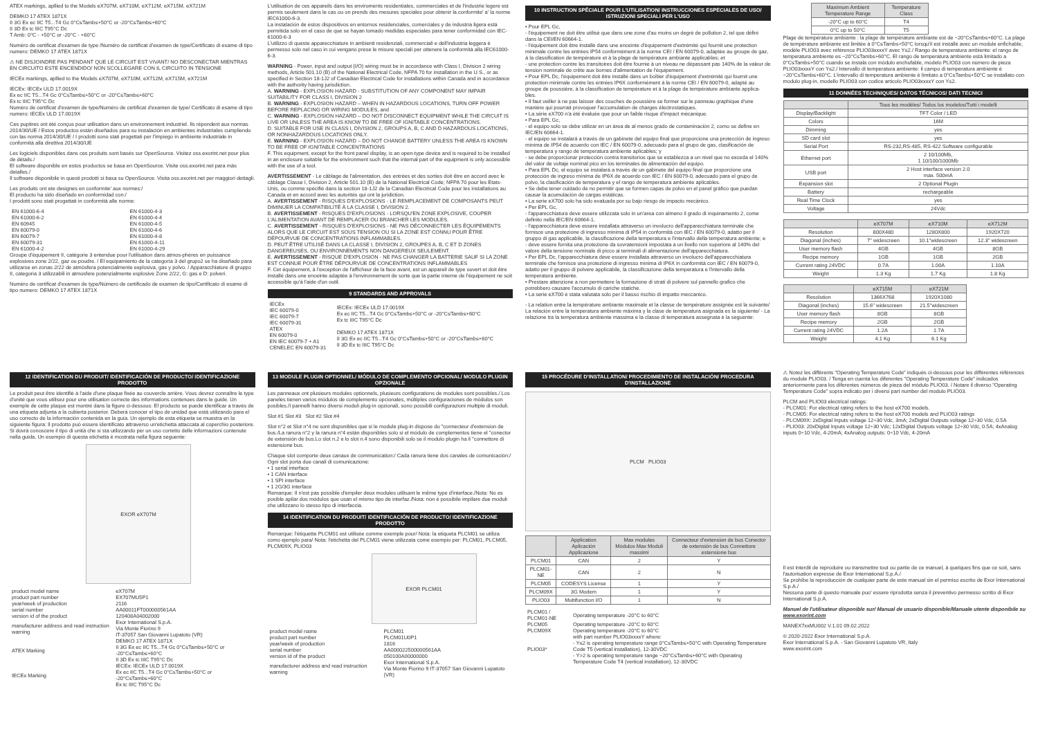ATEX markings, apllied to the Models eX707M, eX710M, eX712M, eX715M, eX721M
DEMKO 17 ATEX 1871X
II 3G Ex ec IIC T5...T4 Gc 0°C≤Tamb≤+50°C or -20°C≤Tamb≤+60°C
II 3D Ex tc IIIC T95°C Dc
T Amb: 0°C - +50°C or -20°C - +60°C
Numéro de certificat d'examen de type /Numéro de certificat d'examen de type/Certificato di esame di tipo numero: DEMKO 17 ATEX 1871X
⚠ NE DISJOINDRE PAS PENDANT QUE LE CIRCUIT EST VIVANT/ NO DESCONECTAR MIENTRAS EN CIRCUITO ESTE ENCENDIDO/ NON SCOLLEGARE CON IL CIRCUITO IN TENSIONE
IECEx markings, apllied to the Models eX707M, eX710M, eX712M, eX715M, eX721M
IECEx: IECEx ULD 17.0019X
Ex ec IIC T5...T4 Gc 0°C≤Tamb≤+50°C or -20°C≤Tamb≤+60°C
Ex tc IIIC T95°C Dc
Numéro de certificat d'examen de type/Numéro de certificat d'examen de type/ Certificato di esame di tipo numero: IECEx ULD 17.0019X
Ces pupitres ont été conçus pour utilisation dans un environnement industriel. Ils répondent aux normas 2014/30/UE / Estos productos están diseñados para su instalación en ambientes industriales cumpliendo con las norma 2014/30/UE / I prodotti sono stati progettati per l'impiego in ambiente industriale in conformità alla direttiva 2014/30/UE
Les logiciels disponibles dans ces produits sont basés sur OpenSource. Visitez oss.exorint.net pour plus de détails./
El software disponible en estos productos se basa en OpenSource. Visite oss.exorint.net para más detalles./
Il software disponibile in questi prodotti si basa su OpenSource. Visita oss.exorint.net per maggiori dettagli.
Les produits ont ete designes en conformite' aux normes:/
El producto ha sido diseñado en conformidad con:/
I prodotti sono stati progettati in conformità alle norme:
| EN 61000-6-4 | EN 61000-4-3 |
| EN 61000-6-2 | EN 61000-4-4 |
| EN 60945 | EN 61000-4-5 |
| EN 60079-0 | EN 61000-4-6 |
| EN 60079-7 | EN 61000-4-8 |
| EN 60079-31 | EN 61000-4-11 |
| EN 61000-4-2 | EN 61000-4-29 |
Groupe d'équipement II, catégorie 3 entendue pour l'utilisation dans atmos-phères en puissance explosives zone 2/22, gaz ou poudre. / El equipamiento de la categoría 3 del grupo2 se ha diseñado para utilizarse en zonas 2/22 de atmósfera potencialmente explosiva, gas y polvo. / Apparacchiature di gruppo II, categoria 3 utilizzabili in atmosfere potenzialmente esplosive Zone 2/22, G: gas e D: polveri.
Numéro de certificat d'examen de type/Número de certificado de examen de tipo/Certificato di esame di tipo numero: DEMKO 17 ATEX 1871X
L'utilisation de ces appareils dans les enviroments residentiales, commerciales et de l'industrie legere est permis seulement dans le cas ou on prends des mesures speciales pour obtenir la conformite' a' la norme IEC61000-6-3.
La instalación de estos dispositivos en entornos residenciales, comerciales y de industria ligera está permitida solo en el caso de que se hayan tomado medidas especiales para tener conformidad con IEC-61000-6-3
L'utilizzo di queste apparecchiature in ambienti residenziali, commerciali e dell'industria leggera è permesso solo nel caso in cui vengano prese le misure speciali per ottenere la conformità alla IEC61000-6-3.
WARNING - Power, input and output (I/O) wiring must be in accordance with Class I, Division 2 wiring methods, Article 501.10 (B) of the National Electrical Code, NFPA 70 for installation in the U.S., or as specified in Section 18-1J2 of Canadian Electrical Code for installations within Canada and in accordance with the authority having jurisdiction.
A. WARNING - EXPLOSION HAZARD - SUBSTITUTION OF ANY COMPONENT MAY IMPAIR SUITABILITY FOR CLASS I, DIVISION 2
B. WARNING - EXPLOSION HAZARD – WHEN IN HAZARDOUS LOCATIONS, TURN OFF POWER BEFORE REPLACING OR WIRING MODULES, and
C. WARNING - EXPLOSION HAZARD – DO NOT DISCONNECT EQUIPMENT WHILE THE CIRCUIT IS LIVE OR UNLESS THE AREA IS KNOW TO BE FREE OF IGNITABLE CONCENTRATIONS.
D. SUITABLE FOR USE IN CLASS I, DIVISION 2, GROUPS A, B, C AND D HAZARDOUS LOCATIONS, OR NONHAZARDOUS LOCATIONS ONLY.
E. WARNING - EXPLOSION HAZARD – DO NOT CHANGE BATTERY UNLESS THE AREA IS KNOWN TO BE FREE OF IGNITABLE CONCENTRATIONS
F. This equipment, except for the front panel display, is an open-type device and is required to be installed in an enclosure suitable for the environment such that the internal part of the equipment is only accessible with the use of a tool.
AVERTISSEMENT - Le câblage de l'alimentation, des entrées et des sorties doit être en accord avec le câblage Classe I, Division 2, Article 501.10 (B) de la National Electrical Code; NFPA 70 pour les Etats-Unis, ou comme spécifié dans la section 18-1J2 de la Canadian Electrical Code pour les installations au Canada et en accord avec les autorités qui ont la juridiction.
A. AVERTISSEMENT - RISQUES D'EXPLOSIONS - LE REMPLACEMENT DE COMPOSANTS PEUT DIMINUER LA COMPATIBILITÉ À LA CLASSE I, DIVISION 2.
B. AVERTISSEMENT - RISQUES D'EXPLOSIONS - LORSQU'EN ZONE EXPLOSIVE, COUPER L'ALIMENTATION AVANT DE REMPLACER OU BRANCHER LES MODULES.
C. AVERTISSEMENT - RISQUES D'EXPLOSIONS - NE PAS DÉCONNECTER LES ÉQUIPEMENTS ALORS QUE LE CIRCUIT EST SOUS TENSION OU SI LA ZONE EST CONNU POUR ÊTRE DÉPOURVUE DE CONCENTRATIONS INFLAMMABLES.
D. PEUT ÊTRE UTILISÉ DANS LA CLASSE I, DIVISION 2, GROUPES A, B, C ET D ZONES DANGEREUSES, OU ENVIRONNEMENTS NON DANGEREUX SEULEMENT.
E. AVERTISSEMENT - RISQUE D'EXPLOSION - NE PAS CHANGER LA BATTERIE SAUF SI LA ZONE EST CONNUE POUR ÊTRE DÉPOURVUE DE CONCENTRATIONS INFLAMMABLES
F. Cet équipement, à l'exception de l'afficheur de la face avant, est un appareil de type ouvert et doit être installé dans une enceinte adaptée à l'environnement de sorte que la partie interne de l'équipement ne soit accessible qu'à l'aide d'un outil.
9 STANDARDS AND APPROVALS
| IECEx IEC 60079-0 IEC 60079-7 IEC 60079-31 | IECEx: IECEx ULD 17.0019X Ex ec IIC T5...T4 Gc 0°C≤Tamb≤+50°C or -20°C≤Tamb≤+60°C Ex tc IIIC T95°C Dc |
| ATEX EN 60079-0 EN IEC 60079-7 + A1 CENELEC EN 60079-31 | DEMKO 17 ATEX 1871X II 3G Ex ec IIC T5...T4 Gc 0°C≤Tamb≤+50°C or -20°C≤Tamb≤+60°C II 3D Ex tc IIIC T95°C Dc |
10 INSTRUCTION SPÉCIALE POUR L'UTILISATION/ INSTRUCCIONES ESPECIALES DE USO/ ISTRUZIONI SPECIALI PER L'USO
• Pour EPL Gc,
- l'équipement ne doit être utilisé que dans une zone d'au moins un degré de pollution 2, tel que défini dans la CEI/EN 60664-1.
- l'équipement doit être installé dans une enceinte d'équipement d'extrémité qui fournit une protection minimale contre les entrées IP54 conformément à la norme CEI / EN 60079-0, adaptée au groupe de gaz, à la classification de température et à la plage de température ambiante applicables; et
- une protection contre les transitoires doit être fournie à un niveau ne dépassant pas 140% de la valeur de tension nominale de crête aux bornes d'alimentation de l'équipement.
• Pour EPL Dc, l'équipement doit être installé dans un boîtier d'équipement d'extrémité qui fournit une protection minimale contre les entrées IP6X conformément à la norme CEI / EN 60079-0, adapté au groupe de poussière, à la classification de température et à la plage de température ambiante applica-bles.
• Il faut veiller à ne pas laisser des couches de poussière se former sur le panneau graphique d'une manière qui pourrait provoquer l'accumulation de charges électrostatiques.
• La série eX700 n'a été évaluée que pour un faible risque d'impact mécanique.
• Para EPL Gc,
- el equipo solo se debe utilizar en un área de al menos grado de contaminación 2, como se define en IEC/EN 60664-1.
- el equipo se instalará a través de un gabinete del equipo final que proporcione una protección de ingreso mínima de IP54 de acuerdo con IEC / EN 60079-0, adecuado para el grupo de gas, clasificación de temperatura y rango de temperatura ambiente aplicables; y
- se debe proporcionar protección contra transitorios que se establezca a un nivel que no exceda el 140% del valor de voltaje nominal pico en los terminales de alimentación del equipo.
• Para EPL Dc, el equipo se instalará a través de un gabinete del equipo final que proporcione una protección de ingreso mínima de IP6X de acuerdo con IEC / EN 60079-0, adecuado para el grupo de polvo, la clasificación de temperatura y el rango de temperatura ambiente aplicables.
• Se debe tener cuidado de no permitir que se formen capas de polvo en el panel gráfico que puedan causar la acumulación de cargas estáticas.
• La serie eX700 solo ha sido evaluada por su bajo riesgo de impacto mecánico.
• Per EPL Gc,
- l'apparecchiatura deve essere utilizzata solo in un'area con almeno il grado di inquinamento 2, come definito nella IEC/EN 60664-1.
- l'apparecchiatura deve essere installata attraverso un involucro dell'apparecchiatura terminale che fornisce una protezione di ingresso minima di IP54 in conformità con IEC / EN 60079-0, adatto per il gruppo di gas applicabile, la classificazione della temperatura e l'intervallo della temperatura ambiente; e
- deve essere fornita una protezione da sovratensioni impostata a un livello non superiore al 140% del valore della tensione nominale di picco ai terminali di alimentazione dell'apparecchiatura.
• Per EPL Dc, l'apparecchiatura deve essere installata attraverso un involucro dell'apparecchiatura terminale che fornisce una protezione di ingresso minima di IP6X in conformità con IEC / EN 60079-0, adatto per il gruppo di polvere applicabile, la classificazione della temperatura e l'intervallo della temperatura ambiente.
• Prestare attenzione a non permettere la formazione di strati di polvere sul pannello grafico che potrebbero causare l'accumulo di cariche statiche.
• La serie eX700 è stata valutata solo per il basso rischio di impatto meccanico.
- La relation entre la température ambiante maximale et la classe de température assignée est la suivante/ La relación entre la temperatura ambiente máxima y la clase de temperatura asignada es la siguiente/ - La relazione tra la temperatura ambiente massima e la classe di temperatura assegnata è la seguente:
| Maximum Ambient Temperature Range | Temperature Class |
| --- | --- |
| -20°C up to 60°C | T4 |
| 0°C up to 50°C | T5 |
Plage de température ambiante : la plage de température ambiante est de −20°C≤Tamb≤+60°C. La plage de température ambiante est limitée à 0°C≤Tamb≤+50°C lorsqu'il est installé avec un module enfichable, modèle PLIO03 avec référence PLIO03xxxxY avec Y≤2./ Rango de temperatura ambiente: el rango de temperatura ambiente es −20°C≤Tamb≤+60°C. El rango de temperatura ambiente está limitado a 0°C≤Tamb≤+50°C cuando se instala con módulo enchufable, modelo PLIO03 con número de pieza PLIO03xxxxY con Y≤2./ Intervallo di temperatura ambiente: il campo di temperatura ambiente è −20°C≤Tamb≤+60°C. L'intervallo di temperatura ambiente è limitato a 0°C≤Tamb≤+50°C se installato con modulo plug-in, modello PLIO03 con codice articolo PLIO03xxxxY con Y≤2.
11 DONNÉES TECHNIQUES/ DATOS TÉCNICOS/ DATI TECNICI
| | Tous les modèles/ Todos los modelos/Tutti i modelli |
| --- | --- |
| Display/Backlight | TFT Color / LED |
| Colors | 16M |
| Dimming | yes |
| SD card slot | yes |
| Serial Port | RS-232,RS-485, RS-422 Software configurable |
| Ethernet port | 2 10/100Mb, 1 10/100/1000Mb |
| USB port | 2 Host interface version 2.0 max. 500mA |
| Expansion slot | 2 Optional Plugin |
| Battery | rechargeable |
| Real Time Clock | yes |
| Voltage | 24Vdc |
| | eX707M | eX710M | eX712M |
| --- | --- | --- | --- |
| Resolution | 800X480 | 1280X800 | 1920X720 |
| Diagonal (inches) | 7" widescreen | 10.1"widescreen | 12.3" widescreen |
| User memory flash | 4GB | 4GB | 8GB |
| Recipe memory | 1GB | 1GB | 2GB |
| Current rating 24VDC | 0.7A | 1.00A | 1.10A |
| Weight | 1.3 Kg | 1.7 Kg | 1.8 Kg |
| | eX715M | eX721M |
| --- | --- | --- |
| Resolution | 1366X768 | 1920X1080 |
| Diagonal (inches) | 15.6" widescreen | 21.5"widescreen |
| User memory flash | 8GB | 8GB |
| Recipe memory | 2GB | 2GB |
| Current rating 24VDC | 1.2A | 1.7A |
| Weight | 4.1 Kg | 6.1 Kg |
12 IDENTIFICATION DU PRODUIT/ IDENTIFICACIÓN DE PRODUCTO/ IDENTIFICAZIONE PRODOTTO
Le produit peut être identifié à l'aide d'une plaque fixée au couvercle arrière. Vous devrez connaître le type d'unité que vous utilisez pour une utilisation correcte des informations contenues dans le guide. Un exemple de cette plaque est montré dans la figure ci-dessous: El producto se puede identificar a través de una etiqueta adjunta a la cubierta posterior. Deberá conocer el tipo de unidad que está utilizando para el uso correcto de la información contenida en la guía. Un ejemplo de esta etiqueta se muestra en la siguiente figura: Il prodotto può essere identificato attraverso un'etichetta attaccata al coperchio posteriore. Si dovrà conoscere il tipo di unità che si sta utilizzando per un uso corretto delle informazioni contenute nella guida. Un esempio di questa etichetta è mostrata nella figura seguente:
EXOR eX707M
| product model name | eX707M |
| product part number | EX707MU5P1 |
| year/week of production | 2116 |
| serial number | AA00011FT000000561AA |
| version id of the product | 120408A04002000 |
| manufacturer address and read instruction warning | Exor International S.p.A. Via Monte Fiorino 9 IT-37057 San Giovanni Lupatoto (VR) |
| ATEX Marking | DEMKO 17 ATEX 1871X II 3G Ex ec IIC T5...T4 Gc 0°C≤Tamb≤+50°C or -20°C≤Tamb≤+60°C II 3D Ex tc IIIC T95°C Dc |
| IECEx Marking | IECEx: IECEx ULD 17.0019X Ex ec IIC T5...T4 Gc 0°C≤Tamb≤+50°C or -20°C≤Tamb≤+60°C Ex tc IIIC T95°C Dc |
13 MODULE PLUGIN OPTIONNEL/ MÓDULO DE COMPLEMENTO OPCIONAL/ MODULO PLUGIN OPZIONALE
Les panneaux ont plusieurs modules optionnels, plusieurs configurations de modules sont possibles./ Los paneles tienen varios módulos de complemento opcionales, múltiples configuraciones de módulos son posibles./I pannelli hanno diversi moduli plug-in opzionali, sono possibili configurazioni multiple di moduli.
Slot #1 Slot #3 Slot #2 Slot #4
Slot n°2 et Slot n°4 ne sont disponibles que si le module plug-in dispose du "connecteur d'extension de bus./La ranura n°2 y la ranura n°4 están disponibles solo si el módulo de complementos tiene el "conector de extensión de bus.Lo slot n.2 e lo slot n.4 sono disponibili solo se il modulo plugin ha il "connettore di estensione bus.
Chaque slot comporte deux canaux de communication:/ Cada ranura tiene dos canales de comunicación:/ Ogni slot porta due canali di comunicazione:
• 1 serial interface
• 1 CAN interface
• 1 SPI interface
• 1 2G/3G interface
Remarque: Il n'est pas possible d'empiler deux modules utilisant le même type d'interface./Nota: No es posible apilar dos módulos que usan el mismo tipo de interfaz./Nota: non è possibile impilare due moduli che utilizzano lo stesso tipo di interfaccia.
14 IDENTIFICATION DU PRODUIT/ IDENTIFICACIÓN DE PRODUCTO/ IDENTIFICAZIONE PRODOTTO
Remarque: l'étiquette PLCM01 est utilisée comme exemple pour/ Nota: la etiqueta PLCM01 se utiliza como ejemplo para/ Nota: l'etichetta del PLCM01 viene utilizzata come esempio per: PLCM01, PLCM05, PLCM09X, PLIO03
EXOR PLCM01
| product model name | PLCM01 |
| product part number | PLCM01U0P1 |
| year/week of production | 1816 |
| serial number | AA000022500000561AA |
| version id of the product | 050100A00000000 |
| manufacturer address and read instruction warning | Exor International S.p.A. Via Monte Fiorino 9 IT-37057 San Giovanni Lupatoto (VR) |
15 PROCÉDURE D'INSTALLATION/ PROCEDIMIENTO DE INSTALACIÓN/ PROCEDURA D'INSTALLAZIONE
PLCM PLIO03
| | Application Aplicación Applicazione | Max modules Módulos Max Moduli massimi | Connecteur d'extension de bus Conector de extensión de bus Connettore estensione bus |
| --- | --- | --- | --- |
| PLCM01 | CAN | 2 | Y |
| PLCM01-NE | CAN | 2 | N |
| PLCM05 | CODESYS License | 1 | Y |
| PLCM09X | 3G Modem | 1 | Y |
| PLIO03 | Multifunction I/O | 1 | N |
| PLCM01 / PLCM01-NE | Operating temperature -20°C to 60°C |
| PLCM05 | Operating temperature -20°C to 60°C |
| PLCM09X | Operating temperature -20°C to 60°C |
| PLIO03* | with part number PLIO03xxxxY where: - Y≤2 is operating temperature range 0°C≤Tamb≤+50°C with Operating Temperature Code T5 (vertical installation), 12-30VDC - Y>2 is operating temperature range −20°C≤Tamb≤+60°C with Operating Temperature Code T4 (vertical installation), 12-30VDC |
⚠ Notez les différents "Operating Temperature Code" indiqués ci-dessous pour les différentes références du module PLIO03. / Tenga en cuenta los diferentes "Operating Temperature Code" indicados anteriormente para los diferentes números de pieza del módulo PLIO03. / Notare il diverso "Operating Temperature Code" sopra indicato per i diversi part number del modulo PLIO03.
PLCM and PLIO03 electrical ratings:
- PLCM01: For electrical rating refers to the host eX700 models.
- PLCM05: For electrical rating refers to the host eX700 models and PLIO03 ratings
- PLCM09X: 2xDigital Inputs voltage 12÷30 Vdc, 3mA; 2xDigital Outputs voltage 12÷30 Vdc, 0.5A
- PLIO03: 20xDigital Inputs voltage 12÷30 Vdc; 12xDigital Outputs voltage 12÷30 Vdc, 0.5A; 4xAnalog inputs 0÷10 Vdc, 4-20mA; 4xAnalog outputs: 0÷10 Vdc, 4-20mA
Il est interdit de reproduire ou transmettre tout ou partie de ce manuel, à quelques fins que ce soit, sans l'autorisation expresse de Exor International S.p.A./
Se prohíbe la reproducción de cualquier parte de este manual sin el permiso escrito de Exor International S.p.A./
Nessuna parte di questo manuale puo' essere riprodotta senza il preventivo permesso scritto di Exor International S.p.A.
Manuel de l'utilisateur disponible sur/ Manual de usuario disponible/Manuale utente disponibile su www.exorint.com
MANEX7xxMU002 V.1.01 09.02.2022
© 2020-2022 Exor International S.p.A.
Exor International S.p.A. - San Giovanni Lupatoto VR, Italy
www.exorint.com